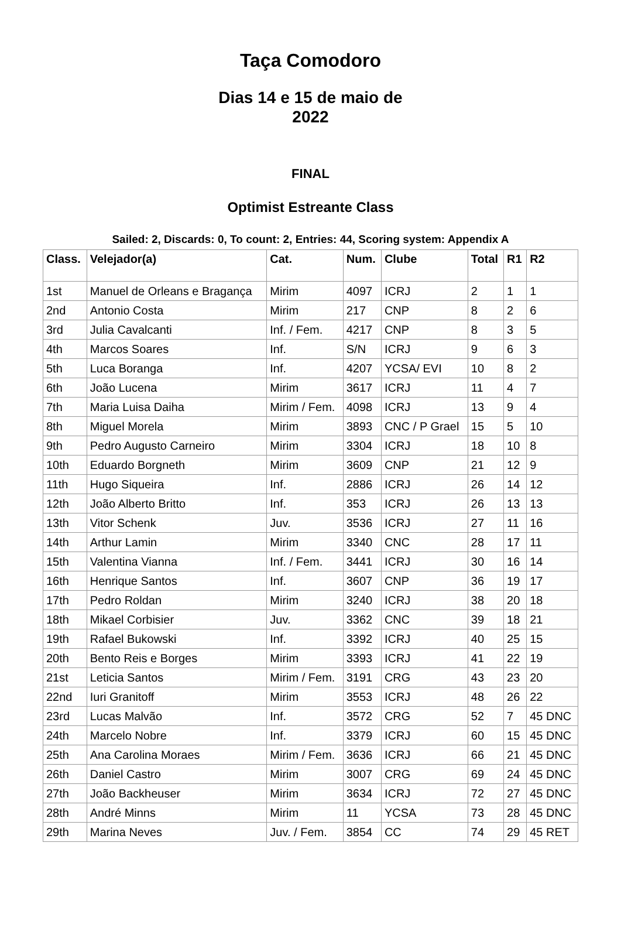Taça Comodoro
Dias 14 e 15 de maio de 2022
FINAL
Optimist Estreante Class
Sailed: 2, Discards: 0, To count: 2, Entries: 44, Scoring system: Appendix A
| Class. | Velejador(a) | Cat. | Num. | Clube | Total | R1 | R2 |
| --- | --- | --- | --- | --- | --- | --- | --- |
| 1st | Manuel de Orleans e Bragança | Mirim | 4097 | ICRJ | 2 | 1 | 1 |
| 2nd | Antonio Costa | Mirim | 217 | CNP | 8 | 2 | 6 |
| 3rd | Julia Cavalcanti | Inf. / Fem. | 4217 | CNP | 8 | 3 | 5 |
| 4th | Marcos Soares | Inf. | S/N | ICRJ | 9 | 6 | 3 |
| 5th | Luca Boranga | Inf. | 4207 | YCSA/ EVI | 10 | 8 | 2 |
| 6th | João Lucena | Mirim | 3617 | ICRJ | 11 | 4 | 7 |
| 7th | Maria Luisa Daiha | Mirim / Fem. | 4098 | ICRJ | 13 | 9 | 4 |
| 8th | Miguel Morela | Mirim | 3893 | CNC / P Grael | 15 | 5 | 10 |
| 9th | Pedro Augusto Carneiro | Mirim | 3304 | ICRJ | 18 | 10 | 8 |
| 10th | Eduardo Borgneth | Mirim | 3609 | CNP | 21 | 12 | 9 |
| 11th | Hugo Siqueira | Inf. | 2886 | ICRJ | 26 | 14 | 12 |
| 12th | João Alberto Britto | Inf. | 353 | ICRJ | 26 | 13 | 13 |
| 13th | Vitor Schenk | Juv. | 3536 | ICRJ | 27 | 11 | 16 |
| 14th | Arthur Lamin | Mirim | 3340 | CNC | 28 | 17 | 11 |
| 15th | Valentina Vianna | Inf. / Fem. | 3441 | ICRJ | 30 | 16 | 14 |
| 16th | Henrique Santos | Inf. | 3607 | CNP | 36 | 19 | 17 |
| 17th | Pedro Roldan | Mirim | 3240 | ICRJ | 38 | 20 | 18 |
| 18th | Mikael Corbisier | Juv. | 3362 | CNC | 39 | 18 | 21 |
| 19th | Rafael Bukowski | Inf. | 3392 | ICRJ | 40 | 25 | 15 |
| 20th | Bento Reis e Borges | Mirim | 3393 | ICRJ | 41 | 22 | 19 |
| 21st | Leticia Santos | Mirim / Fem. | 3191 | CRG | 43 | 23 | 20 |
| 22nd | Iuri Granitoff | Mirim | 3553 | ICRJ | 48 | 26 | 22 |
| 23rd | Lucas Malvão | Inf. | 3572 | CRG | 52 | 7 | 45 DNC |
| 24th | Marcelo Nobre | Inf. | 3379 | ICRJ | 60 | 15 | 45 DNC |
| 25th | Ana Carolina Moraes | Mirim / Fem. | 3636 | ICRJ | 66 | 21 | 45 DNC |
| 26th | Daniel Castro | Mirim | 3007 | CRG | 69 | 24 | 45 DNC |
| 27th | João Backheuser | Mirim | 3634 | ICRJ | 72 | 27 | 45 DNC |
| 28th | André Minns | Mirim | 11 | YCSA | 73 | 28 | 45 DNC |
| 29th | Marina Neves | Juv. / Fem. | 3854 | CC | 74 | 29 | 45 RET |